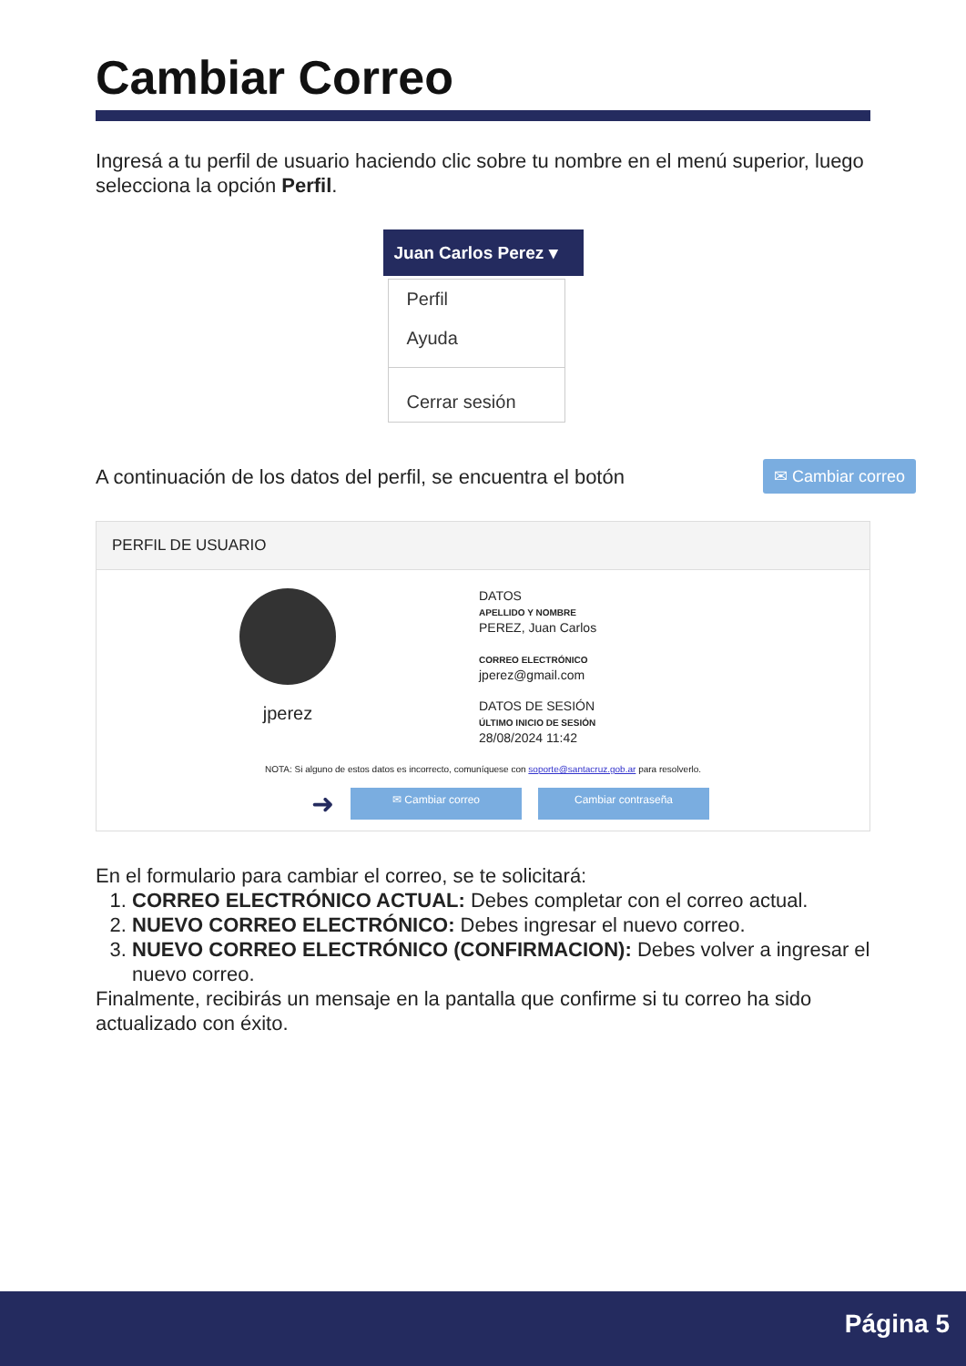Cambiar Correo
Ingresá a tu perfil de usuario haciendo clic sobre tu nombre en el menú superior, luego selecciona la opción Perfil.
Juan Carlos Perez ▾
Perfil
Ayuda
Cerrar sesión
A continuación de los datos del perfil, se encuentra el botón
✉ Cambiar correo
PERFIL DE USUARIO
jperez
DATOS
APELLIDO Y NOMBRE
PEREZ, Juan Carlos
CORREO ELECTRÓNICO
jperez@gmail.com
DATOS DE SESIÓN
ÚLTIMO INICIO DE SESIÓN
28/08/2024 11:42
NOTA: Si alguno de estos datos es incorrecto, comuníquese con soporte@santacruz.gob.ar para resolverlo.
➜
✉ Cambiar correo Cambiar contraseña
En el formulario para cambiar el correo, se te solicitará:
1. CORREO ELECTRÓNICO ACTUAL: Debes completar con el correo actual.
2. NUEVO CORREO ELECTRÓNICO: Debes ingresar el nuevo correo.
3. NUEVO CORREO ELECTRÓNICO (CONFIRMACION): Debes volver a ingresar el nuevo correo.
Finalmente, recibirás un mensaje en la pantalla que confirme si tu correo ha sido actualizado con éxito.
Página 5